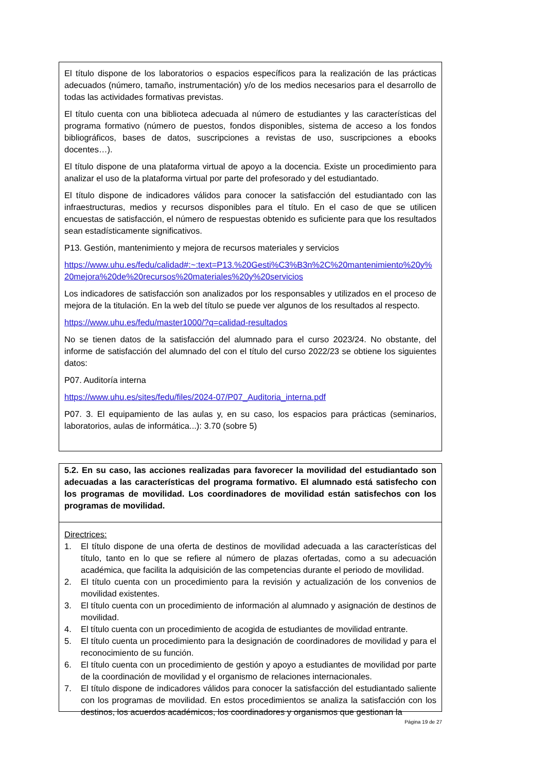El título dispone de los laboratorios o espacios específicos para la realización de las prácticas adecuados (número, tamaño, instrumentación) y/o de los medios necesarios para el desarrollo de todas las actividades formativas previstas.
El título cuenta con una biblioteca adecuada al número de estudiantes y las características del programa formativo (número de puestos, fondos disponibles, sistema de acceso a los fondos bibliográficos, bases de datos, suscripciones a revistas de uso, suscripciones a ebooks docentes…).
El título dispone de una plataforma virtual de apoyo a la docencia. Existe un procedimiento para analizar el uso de la plataforma virtual por parte del profesorado y del estudiantado.
El título dispone de indicadores válidos para conocer la satisfacción del estudiantado con las infraestructuras, medios y recursos disponibles para el título. En el caso de que se utilicen encuestas de satisfacción, el número de respuestas obtenido es suficiente para que los resultados sean estadísticamente significativos.
P13. Gestión, mantenimiento y mejora de recursos materiales y servicios
https://www.uhu.es/fedu/calidad#:~:text=P13.%20Gesti%C3%B3n%2C%20mantenimiento%20y%20mejora%20de%20recursos%20materiales%20y%20servicios
Los indicadores de satisfacción son analizados por los responsables y utilizados en el proceso de mejora de la titulación. En la web del título se puede ver algunos de los resultados al respecto.
https://www.uhu.es/fedu/master1000/?q=calidad-resultados
No se tienen datos de la satisfacción del alumnado para el curso 2023/24. No obstante, del informe de satisfacción del alumnado del con el título del curso 2022/23 se obtiene los siguientes datos:
P07. Auditoría interna
https://www.uhu.es/sites/fedu/files/2024-07/P07_Auditoria_interna.pdf
P07. 3. El equipamiento de las aulas y, en su caso, los espacios para prácticas (seminarios, laboratorios, aulas de informática...): 3.70 (sobre 5)
5.2. En su caso, las acciones realizadas para favorecer la movilidad del estudiantado son adecuadas a las características del programa formativo. El alumnado está satisfecho con los programas de movilidad. Los coordinadores de movilidad están satisfechos con los programas de movilidad.
Directrices:
1. El título dispone de una oferta de destinos de movilidad adecuada a las características del título, tanto en lo que se refiere al número de plazas ofertadas, como a su adecuación académica, que facilita la adquisición de las competencias durante el periodo de movilidad.
2. El título cuenta con un procedimiento para la revisión y actualización de los convenios de movilidad existentes.
3. El título cuenta con un procedimiento de información al alumnado y asignación de destinos de movilidad.
4. El título cuenta con un procedimiento de acogida de estudiantes de movilidad entrante.
5. El título cuenta un procedimiento para la designación de coordinadores de movilidad y para el reconocimiento de su función.
6. El título cuenta con un procedimiento de gestión y apoyo a estudiantes de movilidad por parte de la coordinación de movilidad y el organismo de relaciones internacionales.
7. El título dispone de indicadores válidos para conocer la satisfacción del estudiantado saliente con los programas de movilidad. En estos procedimientos se analiza la satisfacción con los destinos, los acuerdos académicos, los coordinadores y organismos que gestionan la
Página 19 de 27